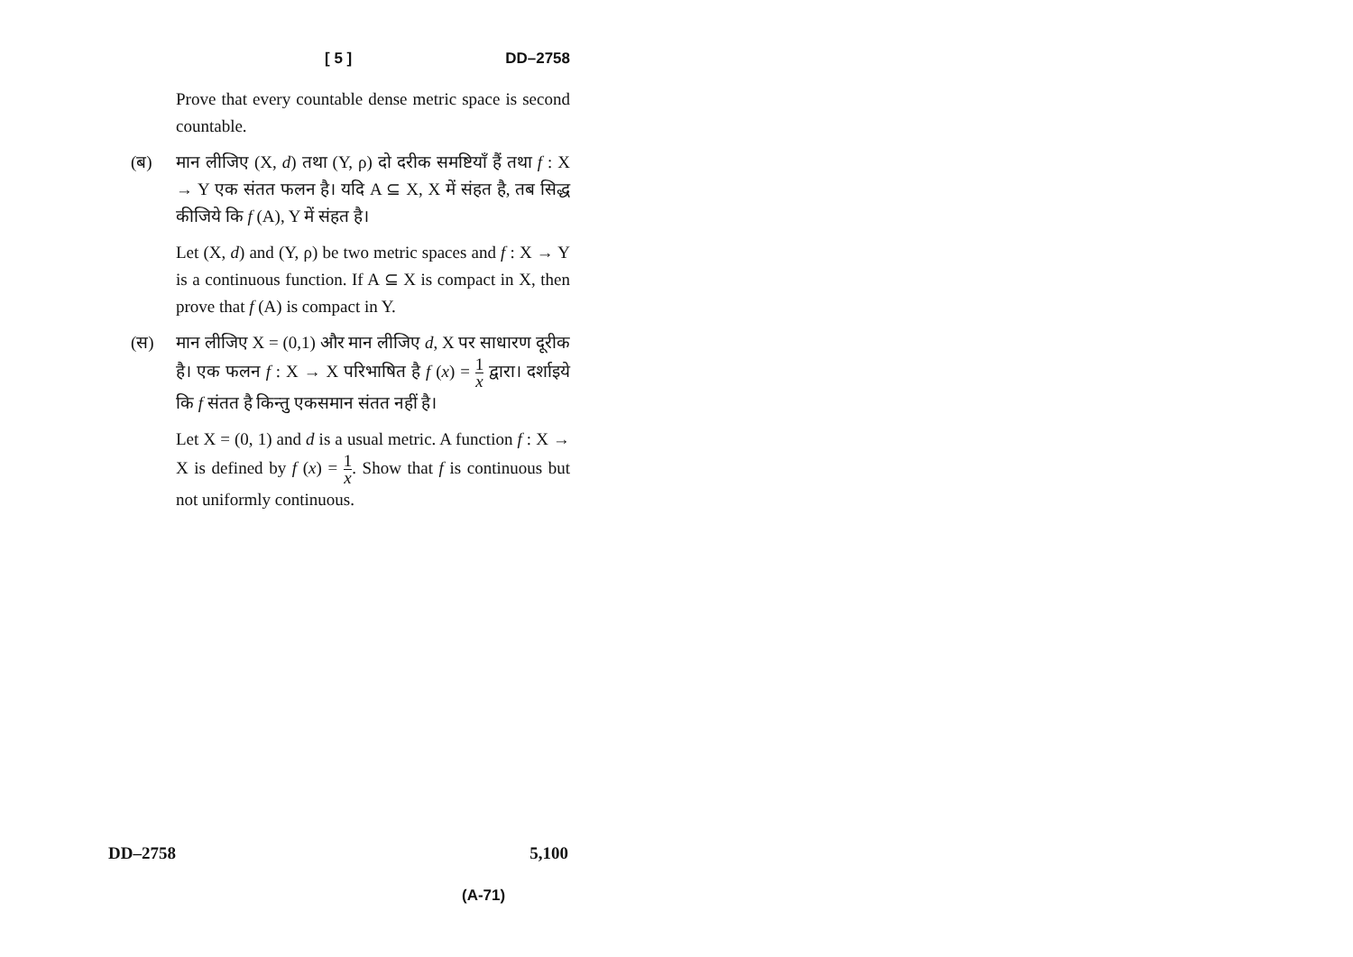[ 5 ] DD–2758
Prove that every countable dense metric space is second countable.
(ब) मान लीजिए (X, d) तथा (Y, ρ) दो दरीक समष्टियाँ हैं तथा f : X → Y एक संतत फलन है। यदि A ⊆ X, X में संहत है, तब सिद्ध कीजिये कि f (A), Y में संहत है।
Let (X, d) and (Y, ρ) be two metric spaces and f : X → Y is a continuous function. If A ⊆ X is compact in X, then prove that f (A) is compact in Y.
(स) मान लीजिए X = (0,1) और मान लीजिए d, X पर साधारण दूरीक है। एक फलन f : X → X परिभाषित है f (x) = 1 x द्वारा। दर्शाइये कि f संतत है किन्तु एकसमान संतत नहीं है।
Let X = (0, 1) and d is a usual metric. A function f : X → X is defined by f (x) = 1 x. Show that f is continuous but not uniformly continuous.
DD–2758 5,100
(A-71)